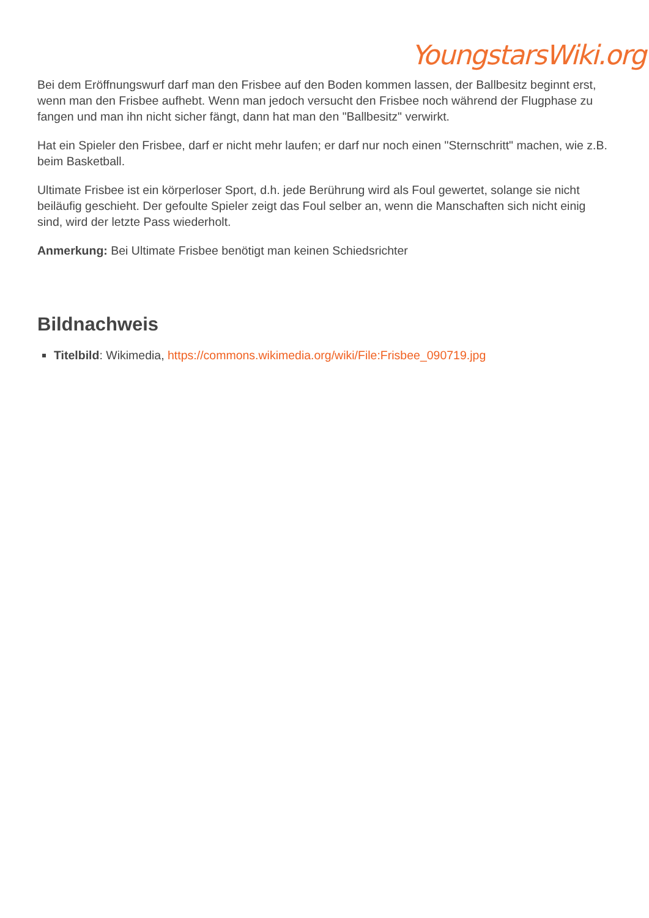YoungstarsWiki.org
Bei dem Eröffnungswurf darf man den Frisbee auf den Boden kommen lassen, der Ballbesitz beginnt erst, wenn man den Frisbee aufhebt. Wenn man jedoch versucht den Frisbee noch während der Flugphase zu fangen und man ihn nicht sicher fängt, dann hat man den "Ballbesitz" verwirkt.
Hat ein Spieler den Frisbee, darf er nicht mehr laufen; er darf nur noch einen "Sternschritt" machen, wie z.B. beim Basketball.
Ultimate Frisbee ist ein körperloser Sport, d.h. jede Berührung wird als Foul gewertet, solange sie nicht beiläufig geschieht. Der gefoulte Spieler zeigt das Foul selber an, wenn die Manschaften sich nicht einig sind, wird der letzte Pass wiederholt.
Anmerkung: Bei Ultimate Frisbee benötigt man keinen Schiedsrichter
Bildnachweis
Titelbild: Wikimedia, https://commons.wikimedia.org/wiki/File:Frisbee_090719.jpg